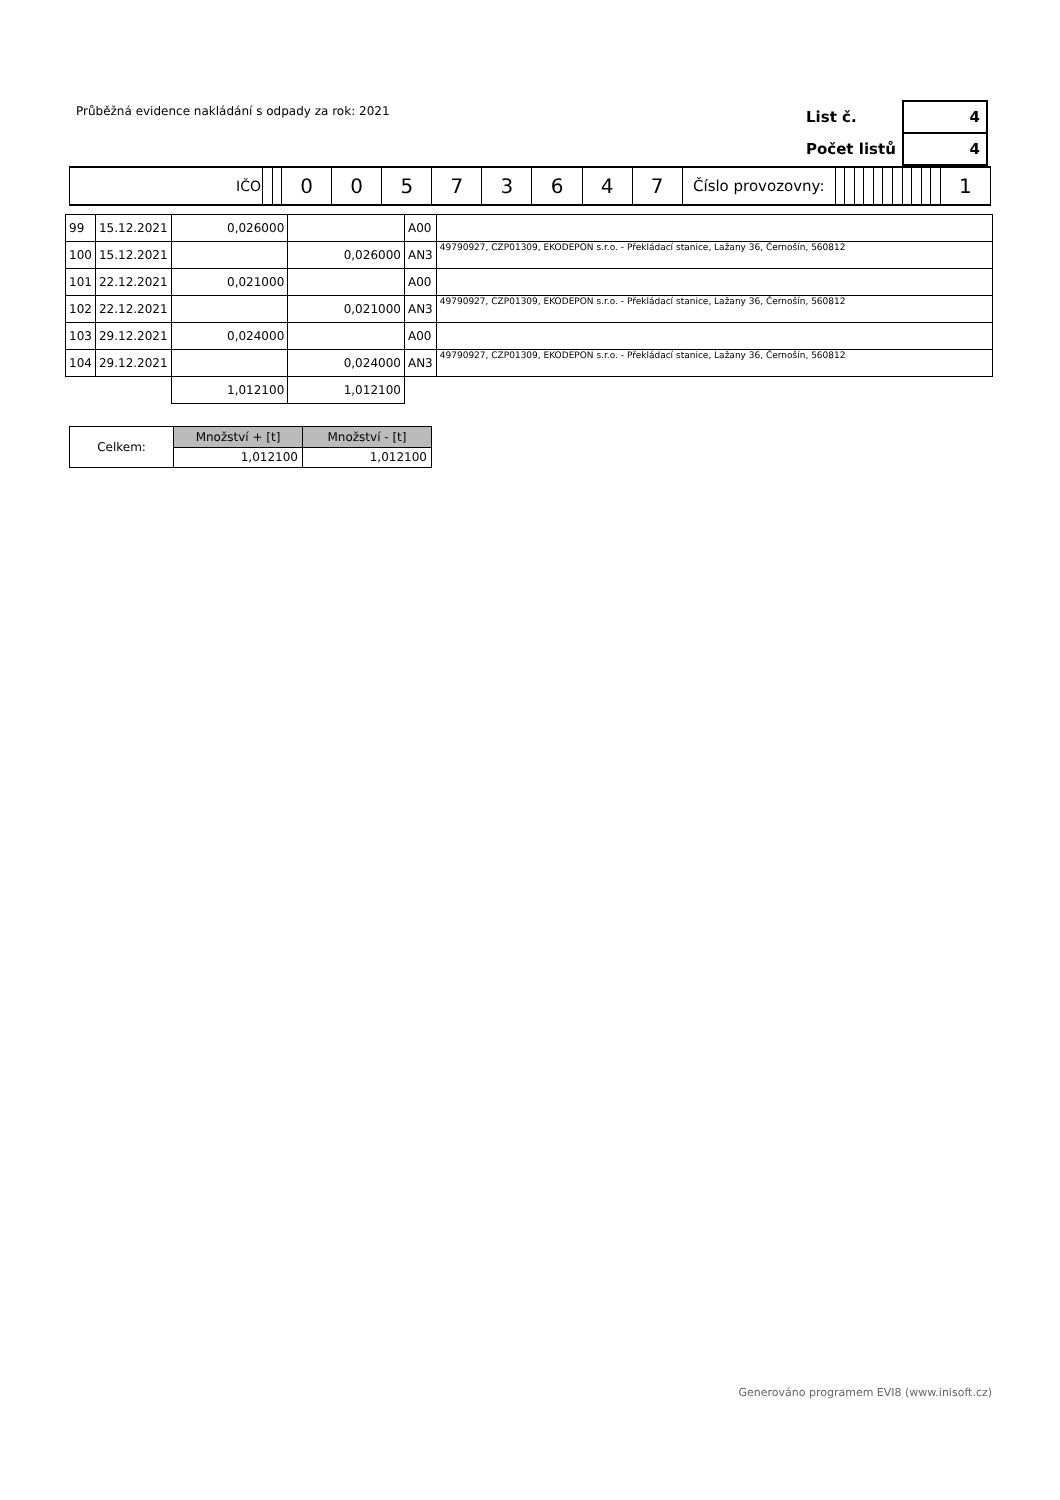Průběžná evidence nakládání s odpady za rok: 2021
| List č. | 4 |
| Počet listů | 4 |
| IČO | | | 0 | 0 | 5 | 7 | 3 | 6 | 4 | 7 | Číslo provozovny: | | | | | | | | | | | | 1 |
| 99 | 15.12.2021 | 0,026000 | | A00 | |
| 100 | 15.12.2021 | | 0,026000 | AN3 | 49790927, CZP01309, EKODEPON s.r.o. - Překládací stanice, Lažany 36, Černošín, 560812 |
| 101 | 22.12.2021 | 0,021000 | | A00 | |
| 102 | 22.12.2021 | | 0,021000 | AN3 | 49790927, CZP01309, EKODEPON s.r.o. - Překládací stanice, Lažany 36, Černošín, 560812 |
| 103 | 29.12.2021 | 0,024000 | | A00 | |
| 104 | 29.12.2021 | | 0,024000 | AN3 | 49790927, CZP01309, EKODEPON s.r.o. - Překládací stanice, Lažany 36, Černošín, 560812 |
| | | 1,012100 | 1,012100 | | |
| Celkem: | Množství + [t] | Množství - [t] |
| | 1,012100 | 1,012100 |
Generováno programem EVI8 (www.inisoft.cz)